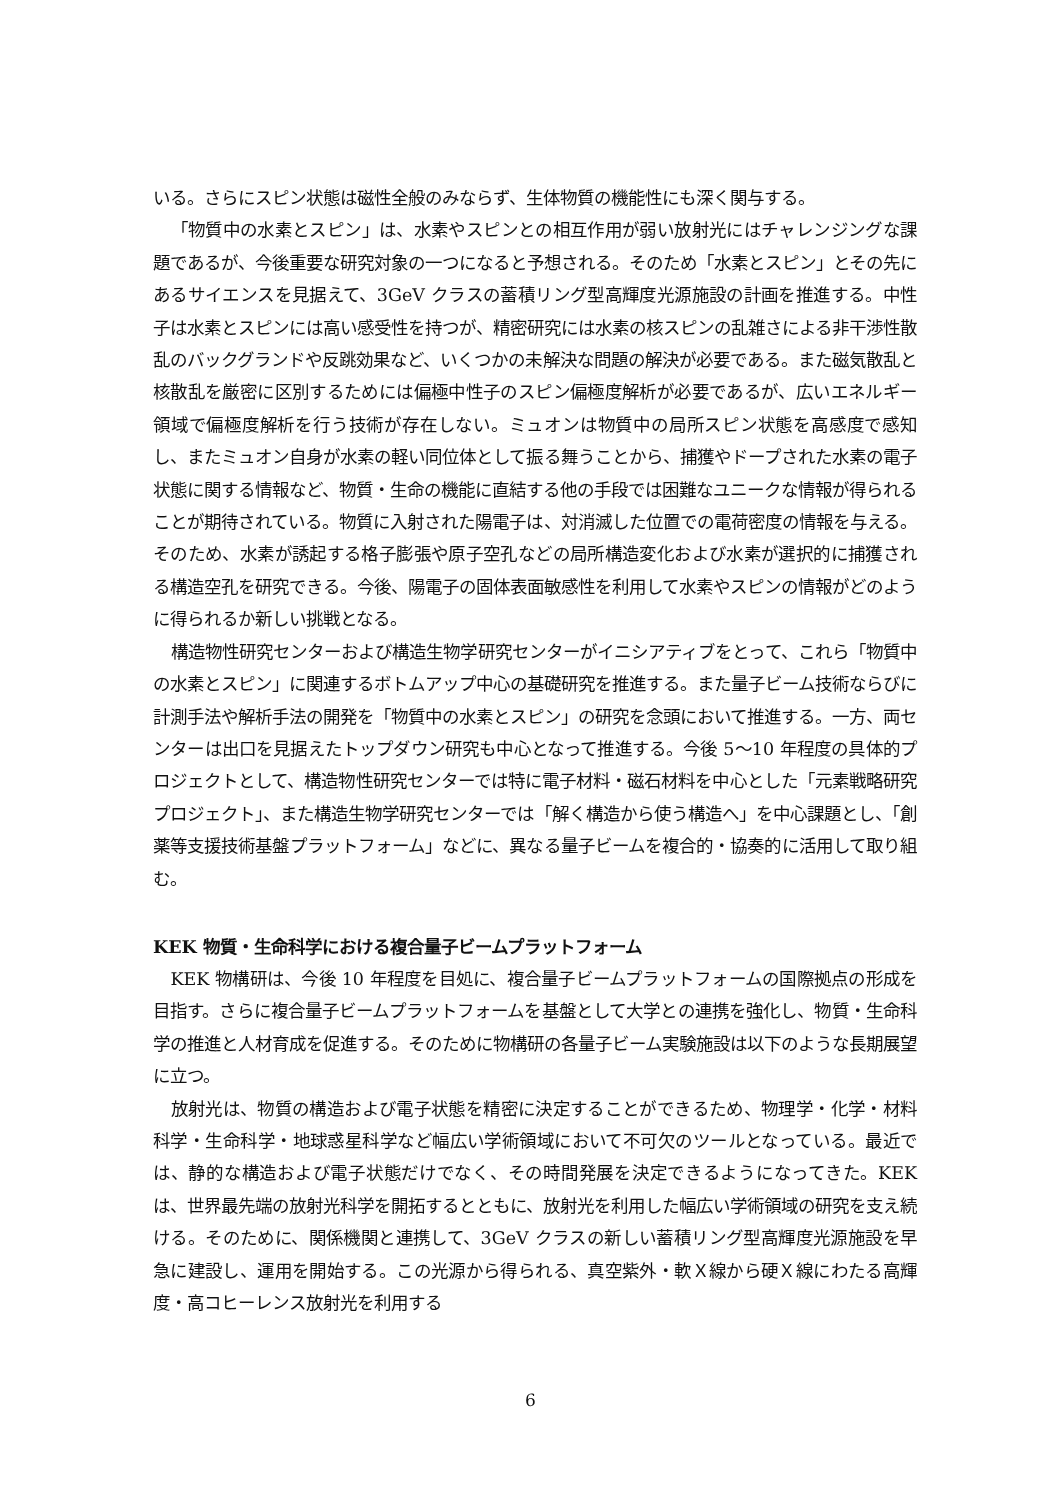いる。さらにスピン状態は磁性全般のみならず、生体物質の機能性にも深く関与する。
「物質中の水素とスピン」は、水素やスピンとの相互作用が弱い放射光にはチャレンジングな課題であるが、今後重要な研究対象の一つになると予想される。そのため「水素とスピン」とその先にあるサイエンスを見据えて、3GeV クラスの蓄積リング型高輝度光源施設の計画を推進する。中性子は水素とスピンには高い感受性を持つが、精密研究には水素の核スピンの乱雑さによる非干渉性散乱のバックグランドや反跳効果など、いくつかの未解決な問題の解決が必要である。また磁気散乱と核散乱を厳密に区別するためには偏極中性子のスピン偏極度解析が必要であるが、広いエネルギー領域で偏極度解析を行う技術が存在しない。ミュオンは物質中の局所スピン状態を高感度で感知し、またミュオン自身が水素の軽い同位体として振る舞うことから、捕獲やドープされた水素の電子状態に関する情報など、物質・生命の機能に直結する他の手段では困難なユニークな情報が得られることが期待されている。物質に入射された陽電子は、対消滅した位置での電荷密度の情報を与える。そのため、水素が誘起する格子膨張や原子空孔などの局所構造変化および水素が選択的に捕獲される構造空孔を研究できる。今後、陽電子の固体表面敏感性を利用して水素やスピンの情報がどのように得られるか新しい挑戦となる。
構造物性研究センターおよび構造生物学研究センターがイニシアティブをとって、これら「物質中の水素とスピン」に関連するボトムアップ中心の基礎研究を推進する。また量子ビーム技術ならびに計測手法や解析手法の開発を「物質中の水素とスピン」の研究を念頭において推進する。一方、両センターは出口を見据えたトップダウン研究も中心となって推進する。今後 5～10 年程度の具体的プロジェクトとして、構造物性研究センターでは特に電子材料・磁石材料を中心とした「元素戦略研究プロジェクト」、また構造生物学研究センターでは「解く構造から使う構造へ」を中心課題とし、「創薬等支援技術基盤プラットフォーム」などに、異なる量子ビームを複合的・協奏的に活用して取り組む。
KEK 物質・生命科学における複合量子ビームプラットフォーム
KEK 物構研は、今後 10 年程度を目処に、複合量子ビームプラットフォームの国際拠点の形成を目指す。さらに複合量子ビームプラットフォームを基盤として大学との連携を強化し、物質・生命科学の推進と人材育成を促進する。そのために物構研の各量子ビーム実験施設は以下のような長期展望に立つ。
放射光は、物質の構造および電子状態を精密に決定することができるため、物理学・化学・材料科学・生命科学・地球惑星科学など幅広い学術領域において不可欠のツールとなっている。最近では、静的な構造および電子状態だけでなく、その時間発展を決定できるようになってきた。KEK は、世界最先端の放射光科学を開拓するとともに、放射光を利用した幅広い学術領域の研究を支え続ける。そのために、関係機関と連携して、3GeV クラスの新しい蓄積リング型高輝度光源施設を早急に建設し、運用を開始する。この光源から得られる、真空紫外・軟Ｘ線から硬Ｘ線にわたる高輝度・高コヒーレンス放射光を利用する
6